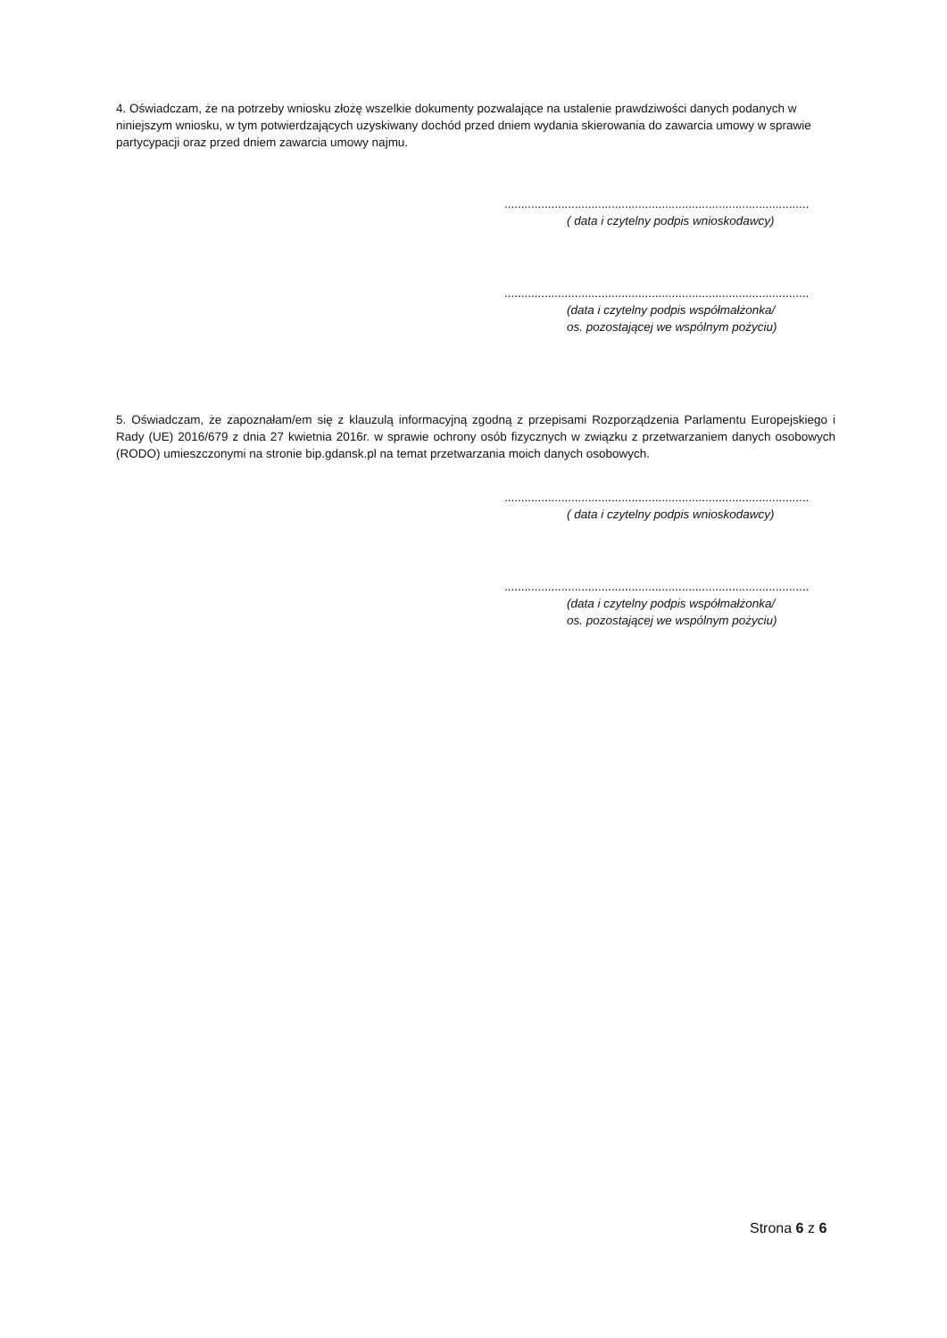4. Oświadczam, że na potrzeby wniosku złożę wszelkie dokumenty pozwalające na ustalenie prawdziwości danych podanych w niniejszym wniosku, w tym potwierdzających uzyskiwany dochód przed dniem wydania skierowania do zawarcia umowy w sprawie partycypacji oraz przed dniem zawarcia umowy najmu.
...........................................................................................
( data i czytelny podpis wnioskodawcy)
...........................................................................................
(data i czytelny podpis współmałżonka/
os. pozostającej we wspólnym pożyciu)
5. Oświadczam, że zapoznałam/em się z klauzulą informacyjną zgodną z przepisami Rozporządzenia Parlamentu Europejskiego i Rady (UE) 2016/679 z dnia 27 kwietnia 2016r. w sprawie ochrony osób fizycznych w związku z przetwarzaniem danych osobowych (RODO) umieszczonymi na stronie bip.gdansk.pl na temat przetwarzania moich danych osobowych.
...........................................................................................
( data i czytelny podpis wnioskodawcy)
...........................................................................................
(data i czytelny podpis współmałżonka/
os. pozostającej we wspólnym pożyciu)
Strona 6 z 6